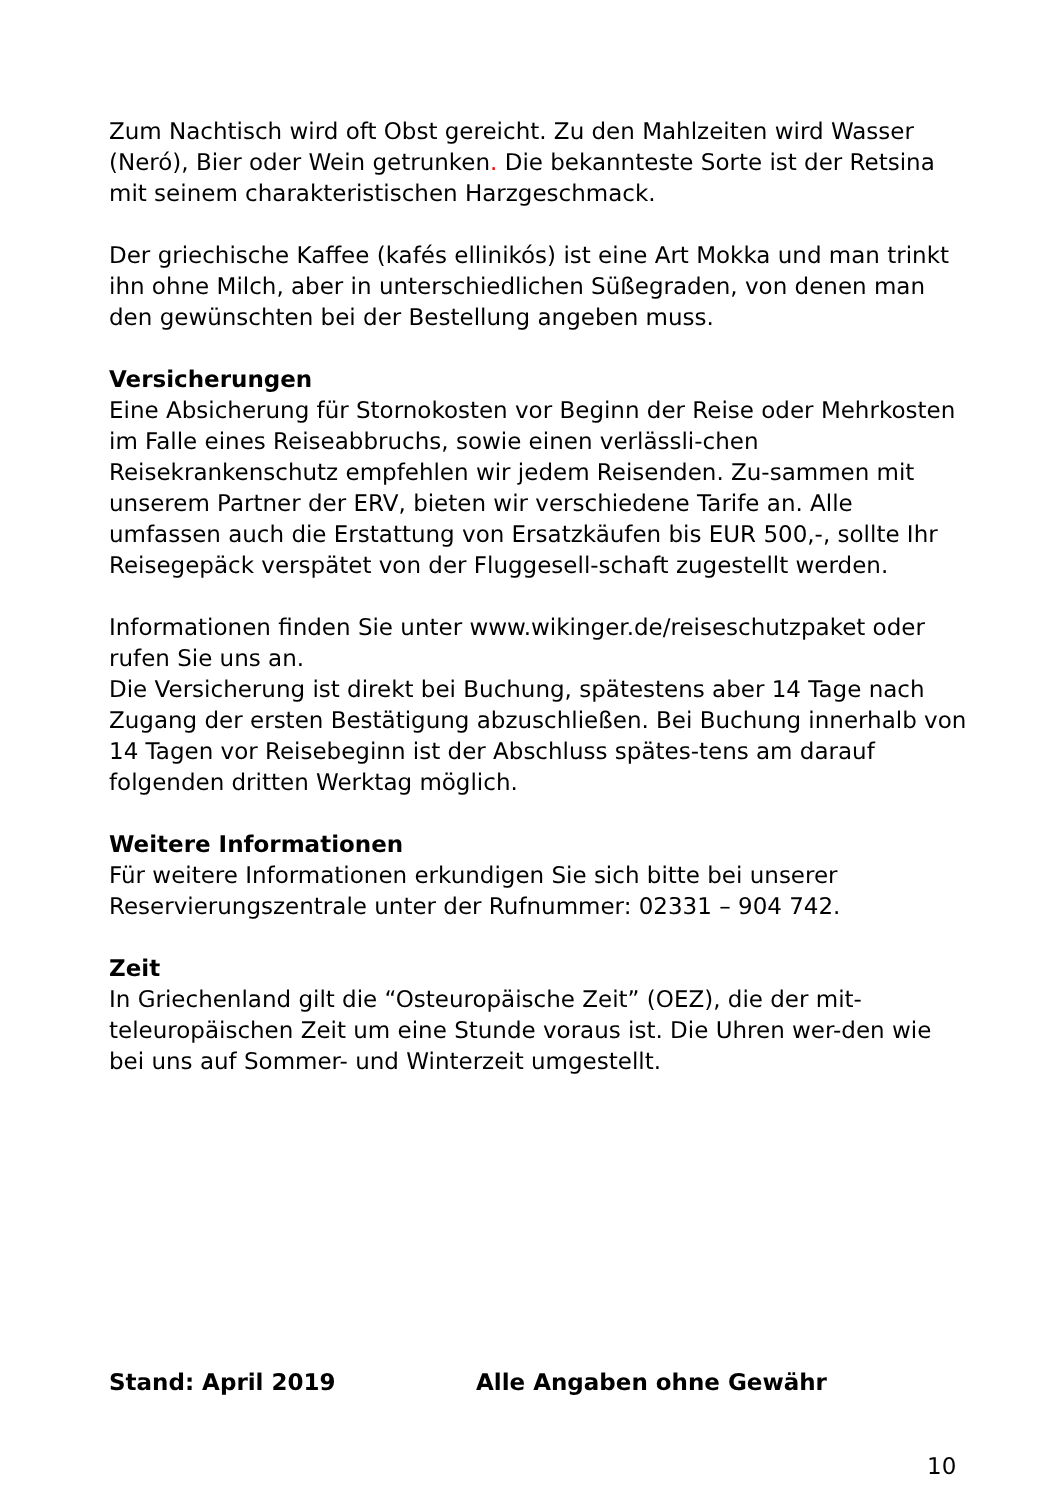Zum Nachtisch wird oft Obst gereicht. Zu den Mahlzeiten wird Wasser (Neró), Bier oder Wein getrunken. Die bekannteste Sorte ist der Retsina mit seinem charakteristischen Harzgeschmack.
Der griechische Kaffee (kafés ellinikós) ist eine Art Mokka und man trinkt ihn ohne Milch, aber in unterschiedlichen Süßegraden, von denen man den gewünschten bei der Bestellung angeben muss.
Versicherungen
Eine Absicherung für Stornokosten vor Beginn der Reise oder Mehrkosten im Falle eines Reiseabbruchs, sowie einen verlässli-chen Reisekrankenschutz empfehlen wir jedem Reisenden. Zu-sammen mit unserem Partner der ERV, bieten wir verschiedene Tarife an. Alle umfassen auch die Erstattung von Ersatzkäufen bis EUR 500,-, sollte Ihr Reisegepäck verspätet von der Fluggesell-schaft zugestellt werden.
Informationen finden Sie unter www.wikinger.de/reiseschutzpaket oder rufen Sie uns an.
Die Versicherung ist direkt bei Buchung, spätestens aber 14 Tage nach Zugang der ersten Bestätigung abzuschließen. Bei Buchung innerhalb von 14 Tagen vor Reisebeginn ist der Abschluss spätes-tens am darauf folgenden dritten Werktag möglich.
Weitere Informationen
Für weitere Informationen erkundigen Sie sich bitte bei unserer Reservierungszentrale unter der Rufnummer: 02331 – 904 742.
Zeit
In Griechenland gilt die “Osteuropäische Zeit” (OEZ), die der mit-teleuropäischen Zeit um eine Stunde voraus ist. Die Uhren wer-den wie bei uns auf Sommer- und Winterzeit umgestellt.
Stand: April 2019 Alle Angaben ohne Gewähr
10